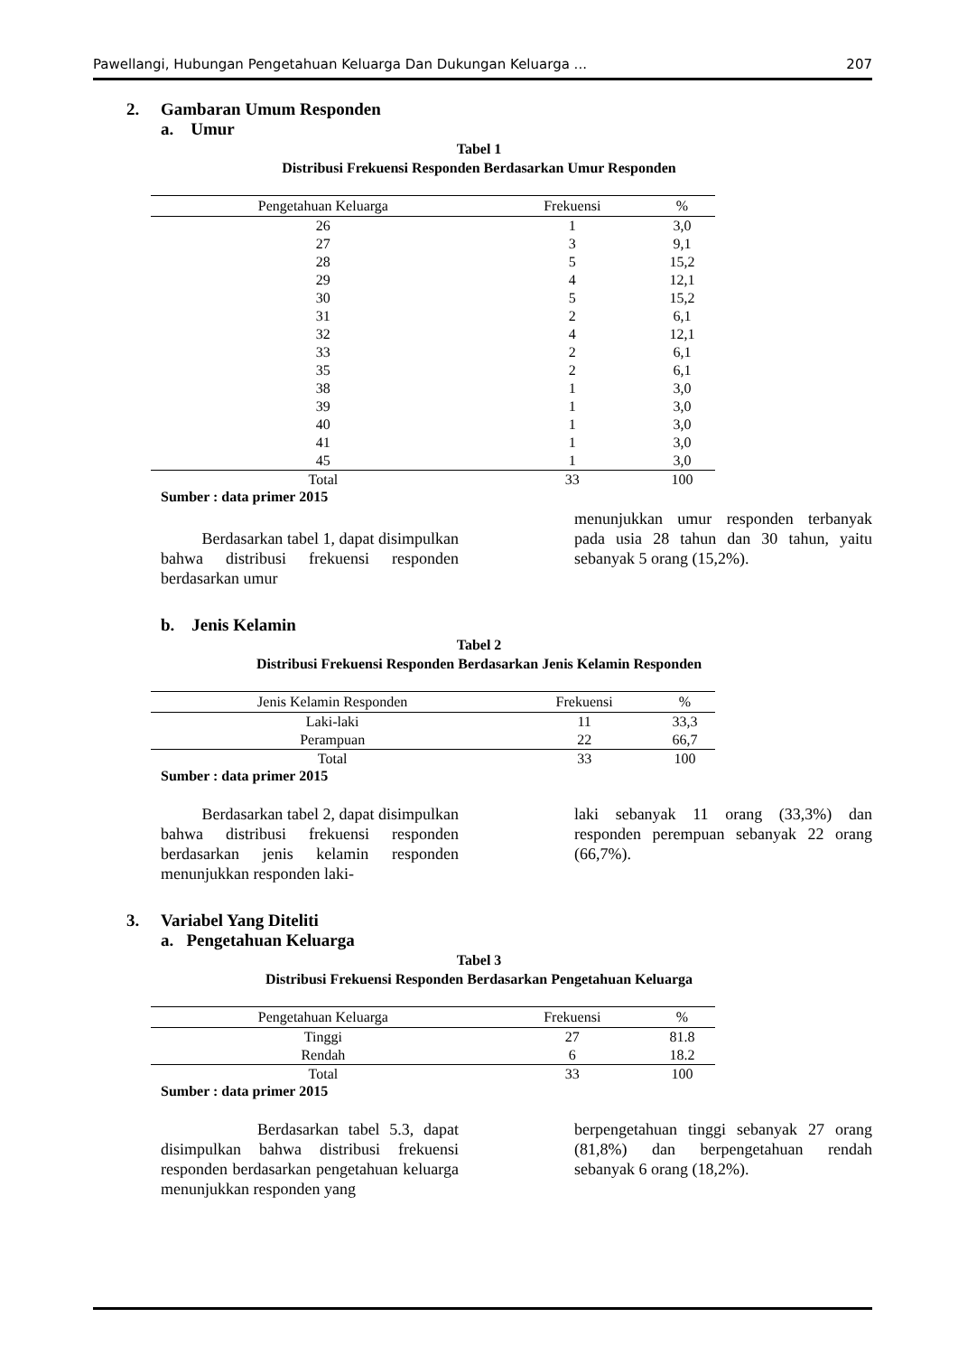Pawellangi, Hubungan Pengetahuan Keluarga Dan Dukungan Keluarga ... 207
2. Gambaran Umum Responden
a. Umur
Tabel 1
Distribusi Frekuensi Responden Berdasarkan Umur Responden
| Pengetahuan Keluarga | Frekuensi | % |
| --- | --- | --- |
| 26 | 1 | 3,0 |
| 27 | 3 | 9,1 |
| 28 | 5 | 15,2 |
| 29 | 4 | 12,1 |
| 30 | 5 | 15,2 |
| 31 | 2 | 6,1 |
| 32 | 4 | 12,1 |
| 33 | 2 | 6,1 |
| 35 | 2 | 6,1 |
| 38 | 1 | 3,0 |
| 39 | 1 | 3,0 |
| 40 | 1 | 3,0 |
| 41 | 1 | 3,0 |
| 45 | 1 | 3,0 |
| Total | 33 | 100 |
Sumber : data primer 2015
Berdasarkan tabel 1, dapat disimpulkan bahwa distribusi frekuensi responden berdasarkan umur
menunjukkan umur responden terbanyak pada usia 28 tahun dan 30 tahun, yaitu sebanyak 5 orang (15,2%).
b. Jenis Kelamin
Tabel 2
Distribusi Frekuensi Responden Berdasarkan Jenis Kelamin Responden
| Jenis Kelamin Responden | Frekuensi | % |
| --- | --- | --- |
| Laki-laki | 11 | 33,3 |
| Perampuan | 22 | 66,7 |
| Total | 33 | 100 |
Sumber : data primer 2015
Berdasarkan tabel 2, dapat disimpulkan bahwa distribusi frekuensi responden berdasarkan jenis kelamin responden menunjukkan responden laki-
laki sebanyak 11 orang (33,3%) dan responden perempuan sebanyak 22 orang (66,7%).
3. Variabel Yang Diteliti
a. Pengetahuan Keluarga
Tabel 3
Distribusi Frekuensi Responden Berdasarkan Pengetahuan Keluarga
| Pengetahuan Keluarga | Frekuensi | % |
| --- | --- | --- |
| Tinggi | 27 | 81.8 |
| Rendah | 6 | 18.2 |
| Total | 33 | 100 |
Sumber : data primer 2015
Berdasarkan tabel 5.3, dapat disimpulkan bahwa distribusi frekuensi responden berdasarkan pengetahuan keluarga menunjukkan responden yang
berpengetahuan tinggi sebanyak 27 orang (81,8%) dan berpengetahuan rendah sebanyak 6 orang (18,2%).